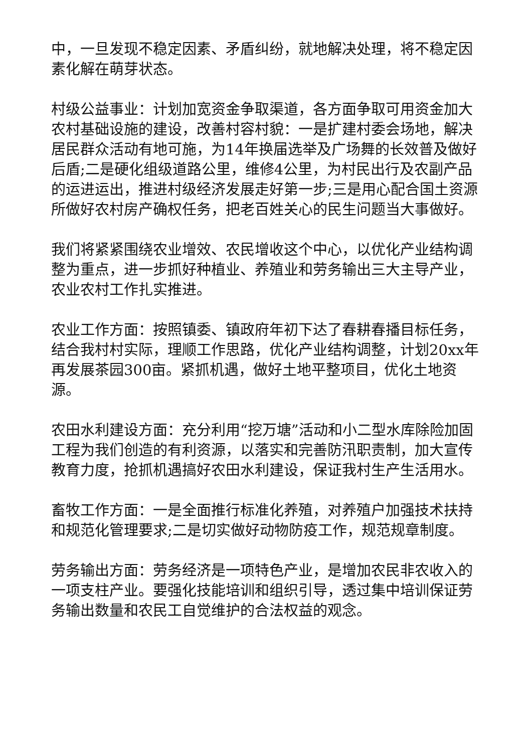中，一旦发现不稳定因素、矛盾纠纷，就地解决处理，将不稳定因素化解在萌芽状态。
村级公益事业：计划加宽资金争取渠道，各方面争取可用资金加大农村基础设施的建设，改善村容村貌：一是扩建村委会场地，解决居民群众活动有地可施，为14年换届选举及广场舞的长效普及做好后盾;二是硬化组级道路公里，维修4公里，为村民出行及农副产品的运进运出，推进村级经济发展走好第一步;三是用心配合国土资源所做好农村房产确权任务，把老百姓关心的民生问题当大事做好。
我们将紧紧围绕农业增效、农民增收这个中心，以优化产业结构调整为重点，进一步抓好种植业、养殖业和劳务输出三大主导产业，农业农村工作扎实推进。
农业工作方面：按照镇委、镇政府年初下达了春耕春播目标任务，结合我村村实际，理顺工作思路，优化产业结构调整，计划20xx年再发展茶园300亩。紧抓机遇，做好土地平整项目，优化土地资源。
农田水利建设方面：充分利用“挖万塘”活动和小二型水库除险加固工程为我们创造的有利资源，以落实和完善防汛职责制，加大宣传教育力度，抢抓机遇搞好农田水利建设，保证我村生产生活用水。
畜牧工作方面：一是全面推行标准化养殖，对养殖户加强技术扶持和规范化管理要求;二是切实做好动物防疫工作，规范规章制度。
劳务输出方面：劳务经济是一项特色产业，是增加农民非农收入的一项支柱产业。要强化技能培训和组织引导，透过集中培训保证劳务输出数量和农民工自觉维护的合法权益的观念。